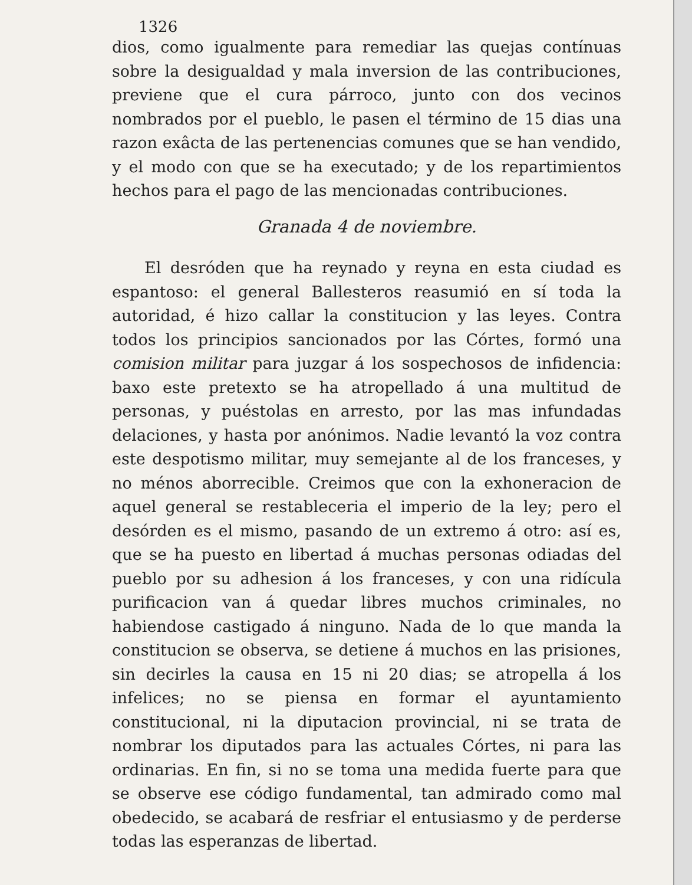1326
dios, como igualmente para remediar las quejas contínuas sobre la desigualdad y mala inversion de las contribuciones, previene que el cura párroco, junto con dos vecinos nombrados por el pueblo, le pasen el término de 15 dias una razon exâcta de las pertenencias comunes que se han vendido, y el modo con que se ha executado; y de los repartimientos hechos para el pago de las mencionadas contribuciones.
Granada 4 de noviembre.
El desróden que ha reynado y reyna en esta ciudad es espantoso: el general Ballesteros reasumió en sí toda la autoridad, é hizo callar la constitucion y las leyes. Contra todos los principios sancionados por las Córtes, formó una comision militar para juzgar á los sospechosos de infidencia: baxo este pretexto se ha atropellado á una multitud de personas, y puéstolas en arresto, por las mas infundadas delaciones, y hasta por anónimos. Nadie levantó la voz contra este despotismo militar, muy semejante al de los franceses, y no ménos aborrecible. Creimos que con la exhoneracion de aquel general se restableceria el imperio de la ley; pero el desórden es el mismo, pasando de un extremo á otro: así es, que se ha puesto en libertad á muchas personas odiadas del pueblo por su adhesion á los franceses, y con una ridícula purificacion van á quedar libres muchos criminales, no habiendose castigado á ninguno. Nada de lo que manda la constitucion se observa, se detiene á muchos en las prisiones, sin decirles la causa en 15 ni 20 dias; se atropella á los infelices; no se piensa en formar el ayuntamiento constitucional, ni la diputacion provincial, ni se trata de nombrar los diputados para las actuales Córtes, ni para las ordinarias. En fin, si no se toma una medida fuerte para que se observe ese código fundamental, tan admirado como mal obedecido, se acabará de resfriar el entusiasmo y de perderse todas las esperanzas de libertad.